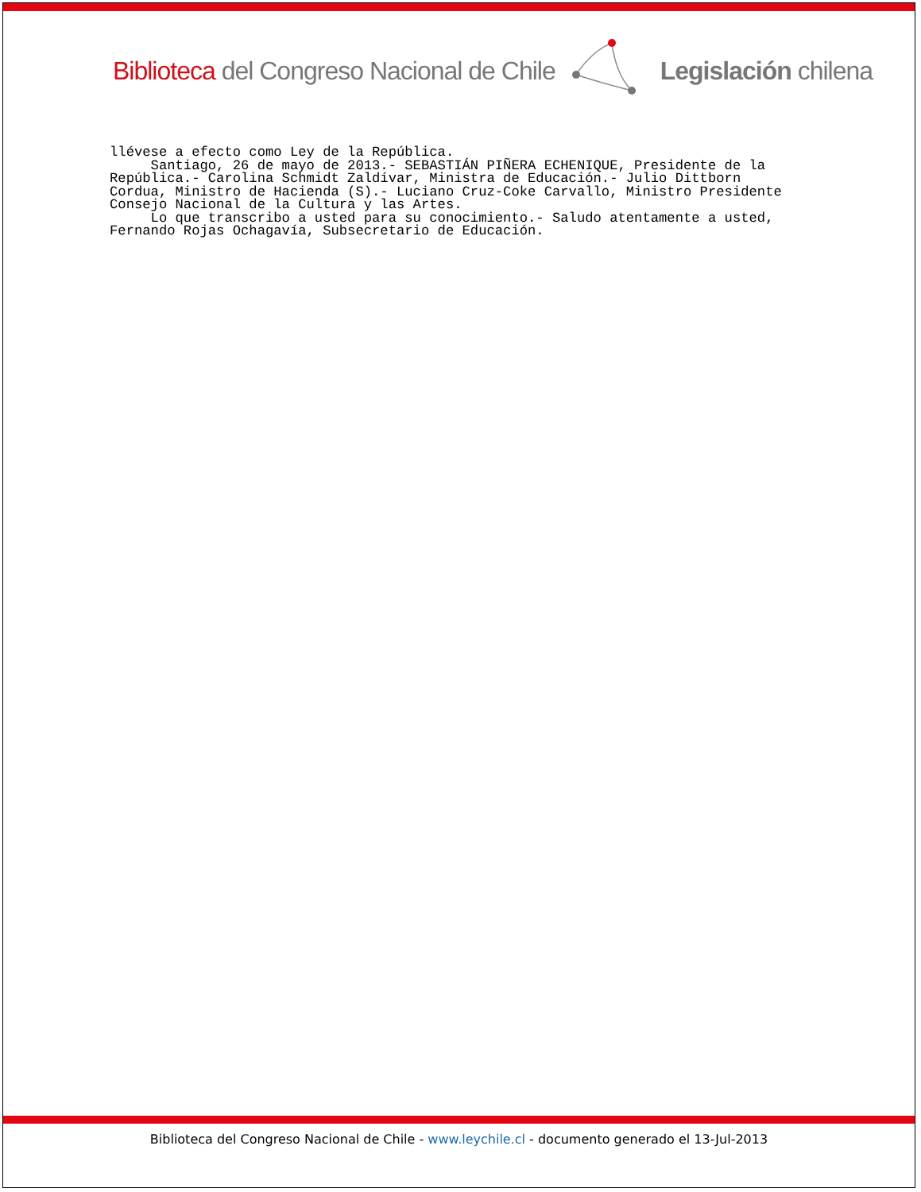Biblioteca del Congreso Nacional de Chile Legislación chilena
llévese a efecto como Ley de la República. Santiago, 26 de mayo de 2013.- SEBASTIÁN PIÑERA ECHENIQUE, Presidente de la República.- Carolina Schmidt Zaldívar, Ministra de Educación.- Julio Dittborn Cordua, Ministro de Hacienda (S).- Luciano Cruz-Coke Carvallo, Ministro Presidente Consejo Nacional de la Cultura y las Artes. Lo que transcribo a usted para su conocimiento.- Saludo atentamente a usted, Fernando Rojas Ochagavía, Subsecretario de Educación.
Biblioteca del Congreso Nacional de Chile - www.leychile.cl - documento generado el 13-Jul-2013